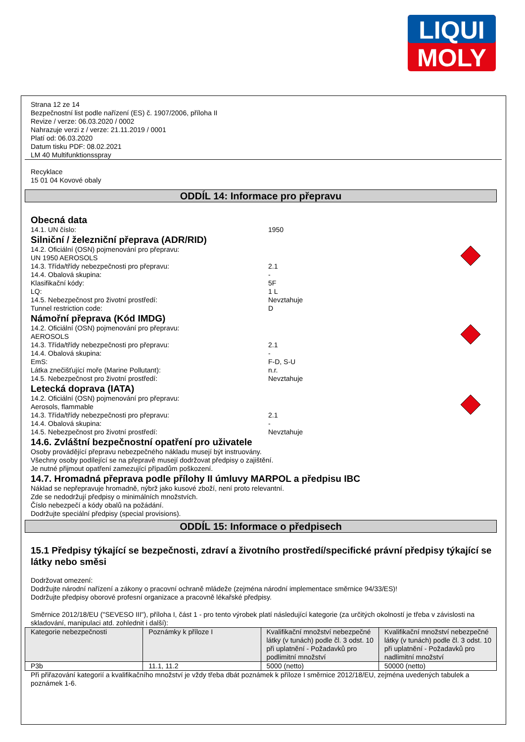LIQUI
MOLY
Strana 12 ze 14
Bezpečnostní list podle nařízení (ES) č. 1907/2006, příloha II
Revize / verze: 06.03.2020 / 0002
Nahrazuje verzi z / verze: 21.11.2019 / 0001
Platí od: 06.03.2020
Datum tisku PDF: 08.02.2021
LM 40 Multifunktionsspray
Recyklace
15 01 04 Kovové obaly
ODDÍL 14: Informace pro přepravu
Obecná data
14.1. UN číslo: 1950
Silniční / železniční přeprava (ADR/RID)
14.2. Oficiální (OSN) pojmenování pro přepravu:
UN 1950 AEROSOLS
14.3. Třída/třídy nebezpečnosti pro přepravu: 2.1
14.4. Obalová skupina: -
Klasifikační kódy: 5F
LQ: 1 L
14.5. Nebezpečnost pro životní prostředí: Nevztahuje
Tunnel restriction code: D
Námořní přeprava (Kód IMDG)
14.2. Oficiální (OSN) pojmenování pro přepravu:
AEROSOLS
14.3. Třída/třídy nebezpečnosti pro přepravu: 2.1
14.4. Obalová skupina: -
EmS: F-D, S-U
Látka znečišťující moře (Marine Pollutant): n.r.
14.5. Nebezpečnost pro životní prostředí: Nevztahuje
Letecká doprava (IATA)
14.2. Oficiální (OSN) pojmenování pro přepravu:
Aerosols, flammable
14.3. Třída/třídy nebezpečnosti pro přepravu: 2.1
14.4. Obalová skupina: -
14.5. Nebezpečnost pro životní prostředí: Nevztahuje
14.6. Zvláštní bezpečnostní opatření pro uživatele
Osoby provádějící přepravu nebezpečného nákladu musejí být instruovány.
Všechny osoby podílející se na přepravě musejí dodržovat předpisy o zajištění.
Je nutné přijmout opatření zamezující případům poškození.
14.7. Hromadná přeprava podle přílohy II úmluvy MARPOL a předpisu IBC
Náklad se nepřepravuje hromadně, nýbrž jako kusové zboží, není proto relevantní.
Zde se nedodržují předpisy o minimálních množstvích.
Číslo nebezpečí a kódy obalů na požádání.
Dodržujte speciální předpisy (special provisions).
ODDÍL 15: Informace o předpisech
15.1 Předpisy týkající se bezpečnosti, zdraví a životního prostředí/specifické právní předpisy týkající se látky nebo směsi
Dodržovat omezení:
Dodržujte národní nařízení a zákony o pracovní ochraně mládeže (zejména národní implementace směrnice 94/33/ES)!
Dodržujte předpisy oborové profesní organizace a pracovně lékařské předpisy.
Směrnice 2012/18/EU ("SEVESO III"), příloha I, část 1 - pro tento výrobek platí následující kategorie (za určitých okolností je třeba v závislosti na skladování, manipulaci atd. zohlednit i další):
| Kategorie nebezpečnosti | Poznámky k příloze I | Kvalifikační množství nebezpečné látky (v tunách) podle čl. 3 odst. 10 při uplatnění - Požadavků pro podlimitní množství | Kvalifikační množství nebezpečné látky (v tunách) podle čl. 3 odst. 10 při uplatnění - Požadavků pro nadlimitní množství |
| P3b | 11.1, 11.2 | 5000 (netto) | 50000 (netto) |
Při přiřazování kategorií a kvalifikačního množství je vždy třeba dbát poznámek k příloze I směrnice 2012/18/EU, zejména uvedených tabulek a poznámek 1-6.